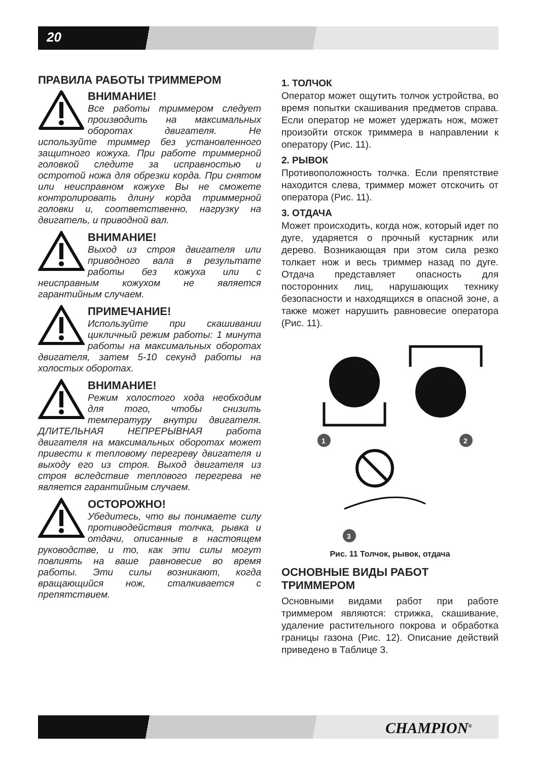20
ПРАВИЛА РАБОТЫ ТРИММЕРОМ
ВНИМАНИЕ!
Все работы триммером следует производить на максимальных оборотах двигателя. Не используйте триммер без установленного защитного кожуха. При работе триммерной головкой следите за исправностью и остротой ножа для обрезки корда. При снятом или неисправном кожухе Вы не сможете контролировать длину корда триммерной головки и, соответственно, нагрузку на двигатель, и приводной вал.
ВНИМАНИЕ!
Выход из строя двигателя или приводного вала в результате работы без кожуха или с неисправным кожухом не является гарантийным случаем.
ПРИМЕЧАНИЕ!
Используйте при скашивании цикличный режим работы: 1 минута работы на максимальных оборотах двигателя, затем 5-10 секунд работы на холостых оборотах.
ВНИМАНИЕ!
Режим холостого хода необходим для того, чтобы снизить температуру внутри двигателя. ДЛИТЕЛЬНАЯ НЕПРЕРЫВНАЯ работа двигателя на максимальных оборотах может привести к тепловому перегреву двигателя и выходу его из строя. Выход двигателя из строя вследствие теплового перегрева не является гарантийным случаем.
ОСТОРОЖНО!
Убедитесь, что вы понимаете силу противодействия толчка, рывка и отдачи, описанные в настоящем руководстве, и то, как эти силы могут повлиять на ваше равновесие во время работы. Эти силы возникают, когда вращающийся нож, сталкивается с препятствием.
1. ТОЛЧОК
Оператор может ощутить толчок устройства, во время попытки скашивания предметов справа. Если оператор не может удержать нож, может произойти отскок триммера в направлении к оператору (Рис. 11).
2. РЫВОК
Противоположность толчка. Если препятствие находится слева, триммер может отскочить от оператора (Рис. 11).
3. ОТДАЧА
Может происходить, когда нож, который идет по дуге, ударяется о прочный кустарник или дерево. Возникающая при этом сила резко толкает нож и весь триммер назад по дуге. Отдача представляет опасность для посторонних лиц, нарушающих технику безопасности и находящихся в опасной зоне, а также может нарушить равновесие оператора (Рис. 11).
1
2
3
Рис. 11 Толчок, рывок, отдача
ОСНОВНЫЕ ВИДЫ РАБОТ ТРИММЕРОМ
Основными видами работ при работе триммером являются: стрижка, скашивание, удаление растительного покрова и обработка границы газона (Рис. 12). Описание действий приведено в Таблице 3.
CHAMPION<sup>®</sup>